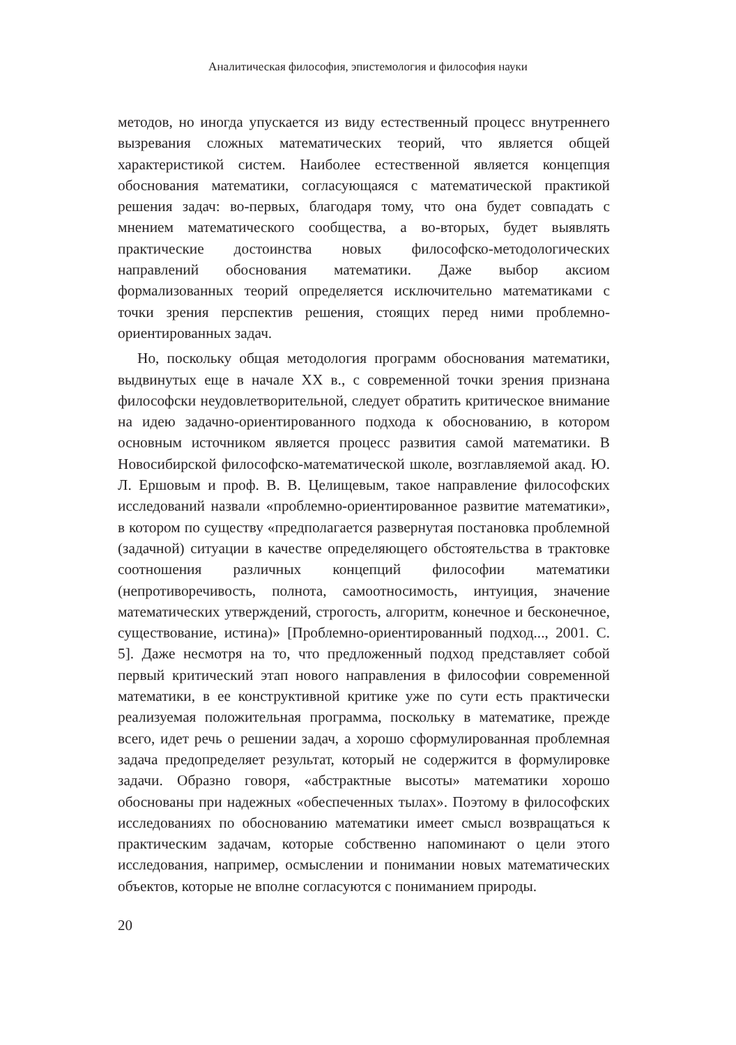Аналитическая философия, эпистемология и философия науки
методов, но иногда упускается из виду естественный процесс внутреннего вызревания сложных математических теорий, что является общей характеристикой систем. Наиболее естественной является концепция обоснования математики, согласующаяся с математической практикой решения задач: во-первых, благодаря тому, что она будет совпадать с мнением математического сообщества, а во-вторых, будет выявлять практические достоинства новых философско-методологических направлений обоснования математики. Даже выбор аксиом формализованных теорий определяется исключительно математиками с точки зрения перспектив решения, стоящих перед ними проблемно-ориентированных задач.
Но, поскольку общая методология программ обоснования математики, выдвинутых еще в начале XX в., с современной точки зрения признана философски неудовлетворительной, следует обратить критическое внимание на идею задачно-ориентированного подхода к обоснованию, в котором основным источником является процесс развития самой математики. В Новосибирской философско-математической школе, возглавляемой акад. Ю. Л. Ершовым и проф. В. В. Целищевым, такое направление философских исследований назвали «проблемно-ориентированное развитие математики», в котором по существу «предполагается развернутая постановка проблемной (задачной) ситуации в качестве определяющего обстоятельства в трактовке соотношения различных концепций философии математики (непротиворечивость, полнота, самоотносимость, интуиция, значение математических утверждений, строгость, алгоритм, конечное и бесконечное, существование, истина)» [Проблемно-ориентированный подход..., 2001. С. 5]. Даже несмотря на то, что предложенный подход представляет собой первый критический этап нового направления в философии современной математики, в ее конструктивной критике уже по сути есть практически реализуемая положительная программа, поскольку в математике, прежде всего, идет речь о решении задач, а хорошо сформулированная проблемная задача предопределяет результат, который не содержится в формулировке задачи. Образно говоря, «абстрактные высоты» математики хорошо обоснованы при надежных «обеспеченных тылах». Поэтому в философских исследованиях по обоснованию математики имеет смысл возвращаться к практическим задачам, которые собственно напоминают о цели этого исследования, например, осмыслении и понимании новых математических объектов, которые не вполне согласуются с пониманием природы.
20